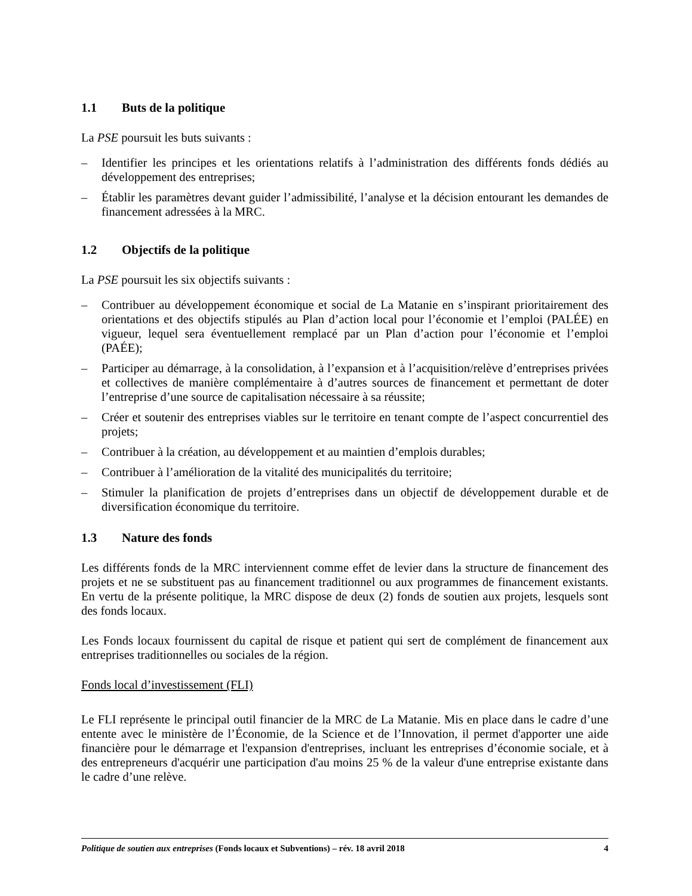1.1 Buts de la politique
La PSE poursuit les buts suivants :
– Identifier les principes et les orientations relatifs à l’administration des différents fonds dédiés au développement des entreprises;
– Établir les paramètres devant guider l’admissibilité, l’analyse et la décision entourant les demandes de financement adressées à la MRC.
1.2 Objectifs de la politique
La PSE poursuit les six objectifs suivants :
– Contribuer au développement économique et social de La Matanie en s’inspirant prioritairement des orientations et des objectifs stipulés au Plan d’action local pour l’économie et l’emploi (PALÉE) en vigueur, lequel sera éventuellement remplacé par un Plan d’action pour l’économie et l’emploi (PAÉE);
– Participer au démarrage, à la consolidation, à l’expansion et à l’acquisition/relève d’entreprises privées et collectives de manière complémentaire à d’autres sources de financement et permettant de doter l’entreprise d’une source de capitalisation nécessaire à sa réussite;
– Créer et soutenir des entreprises viables sur le territoire en tenant compte de l’aspect concurrentiel des projets;
– Contribuer à la création, au développement et au maintien d’emplois durables;
– Contribuer à l’amélioration de la vitalité des municipalités du territoire;
– Stimuler la planification de projets d’entreprises dans un objectif de développement durable et de diversification économique du territoire.
1.3 Nature des fonds
Les différents fonds de la MRC interviennent comme effet de levier dans la structure de financement des projets et ne se substituent pas au financement traditionnel ou aux programmes de financement existants. En vertu de la présente politique, la MRC dispose de deux (2) fonds de soutien aux projets, lesquels sont des fonds locaux.
Les Fonds locaux fournissent du capital de risque et patient qui sert de complément de financement aux entreprises traditionnelles ou sociales de la région.
Fonds local d’investissement (FLI)
Le FLI représente le principal outil financier de la MRC de La Matanie. Mis en place dans le cadre d’une entente avec le ministère de l’Économie, de la Science et de l’Innovation, il permet d'apporter une aide financière pour le démarrage et l'expansion d'entreprises, incluant les entreprises d’économie sociale, et à des entrepreneurs d'acquérir une participation d'au moins 25 % de la valeur d'une entreprise existante dans le cadre d’une relève.
Politique de soutien aux entreprises (Fonds locaux et Subventions) – rév. 18 avril 2018 4